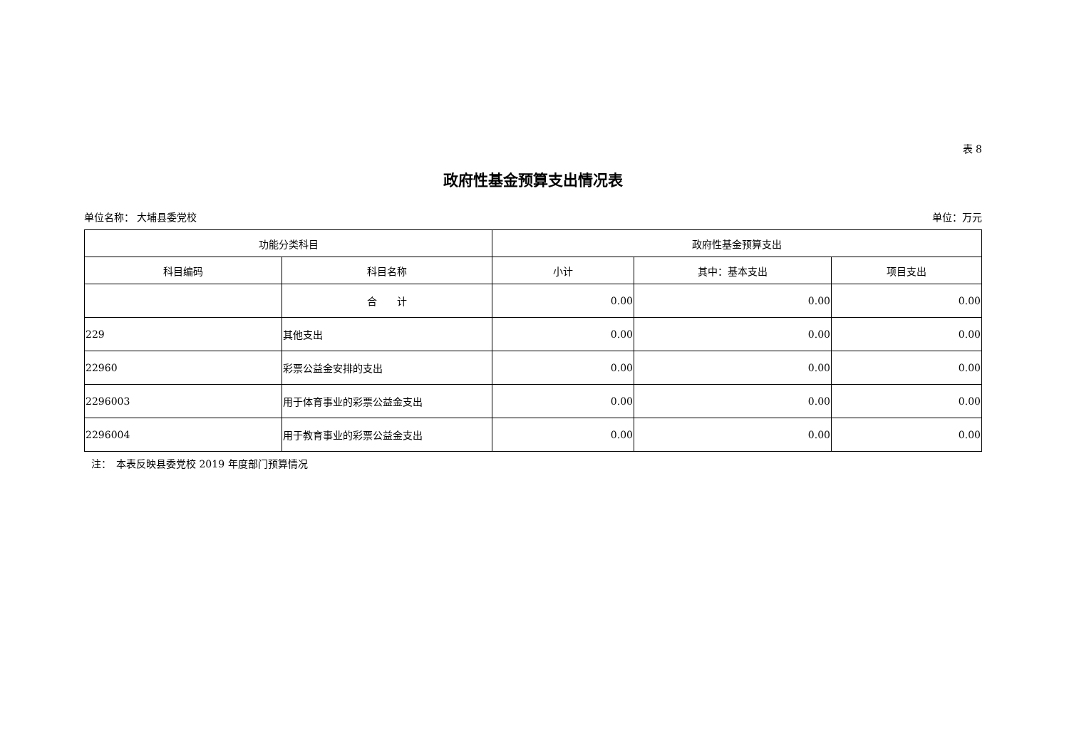表 8
政府性基金预算支出情况表
单位名称： 大埔县委党校 单位：万元
| 功能分类科目 | | 政府性基金预算支出 | | |
| --- | --- | --- | --- | --- |
| 科目编码 | 科目名称 | 小计 | 其中：基本支出 | 项目支出 |
| | 合 计 | 0.00 | 0.00 | 0.00 |
| 229 | 其他支出 | 0.00 | 0.00 | 0.00 |
| 22960 | 彩票公益金安排的支出 | 0.00 | 0.00 | 0.00 |
| 2296003 | 用于体育事业的彩票公益金支出 | 0.00 | 0.00 | 0.00 |
| 2296004 | 用于教育事业的彩票公益金支出 | 0.00 | 0.00 | 0.00 |
注：　本表反映县委党校 2019 年度部门预算情况